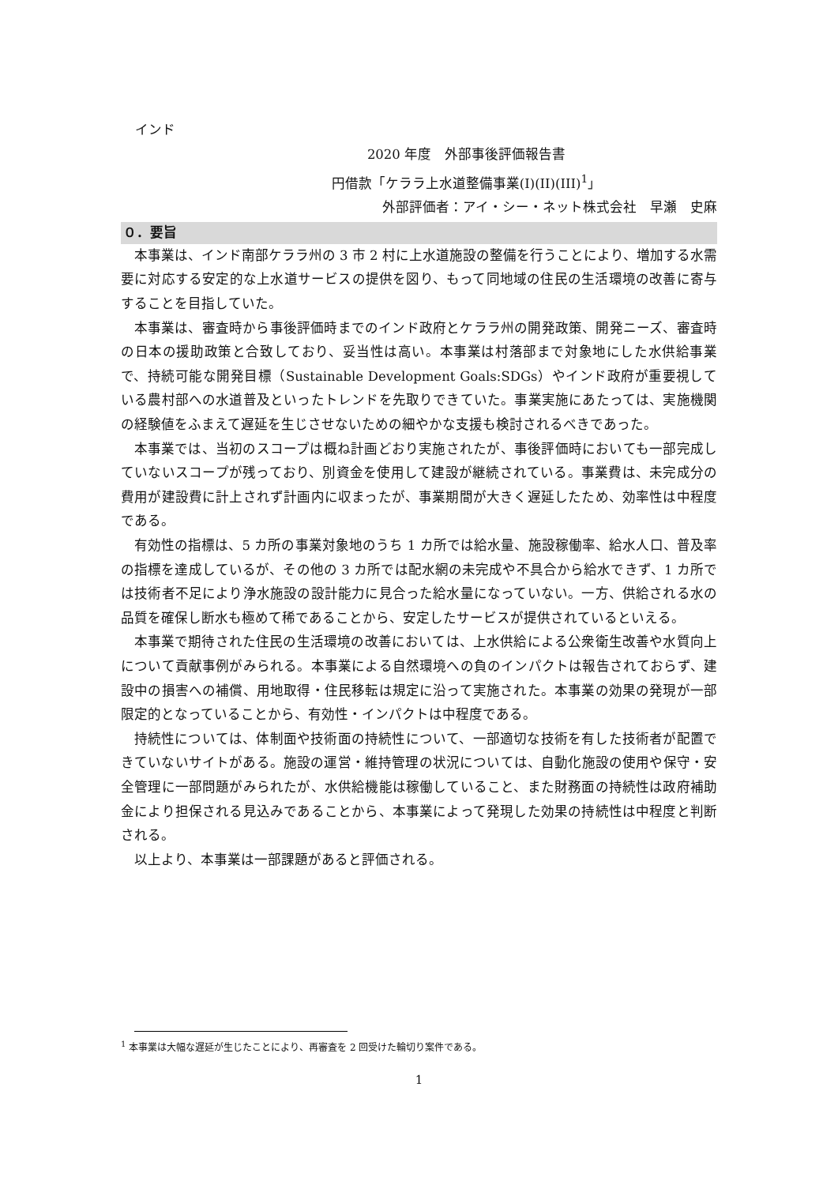インド
2020 年度　外部事後評価報告書
円借款「ケララ上水道整備事業(I)(II)(III)<sup>1</sup>」
外部評価者：アイ・シー・ネット株式会社　早瀬　史麻
０．要旨
本事業は、インド南部ケララ州の 3 市 2 村に上水道施設の整備を行うことにより、増加する水需要に対応する安定的な上水道サービスの提供を図り、もって同地域の住民の生活環境の改善に寄与することを目指していた。
本事業は、審査時から事後評価時までのインド政府とケララ州の開発政策、開発ニーズ、審査時の日本の援助政策と合致しており、妥当性は高い。本事業は村落部まで対象地にした水供給事業で、持続可能な開発目標（Sustainable Development Goals:SDGs）やインド政府が重要視している農村部への水道普及といったトレンドを先取りできていた。事業実施にあたっては、実施機関の経験値をふまえて遅延を生じさせないための細やかな支援も検討されるべきであった。
本事業では、当初のスコープは概ね計画どおり実施されたが、事後評価時においても一部完成していないスコープが残っており、別資金を使用して建設が継続されている。事業費は、未完成分の費用が建設費に計上されず計画内に収まったが、事業期間が大きく遅延したため、効率性は中程度である。
有効性の指標は、5 カ所の事業対象地のうち 1 カ所では給水量、施設稼働率、給水人口、普及率の指標を達成しているが、その他の 3 カ所では配水網の未完成や不具合から給水できず、1 カ所では技術者不足により浄水施設の設計能力に見合った給水量になっていない。一方、供給される水の品質を確保し断水も極めて稀であることから、安定したサービスが提供されているといえる。
本事業で期待された住民の生活環境の改善においては、上水供給による公衆衛生改善や水質向上について貢献事例がみられる。本事業による自然環境への負のインパクトは報告されておらず、建設中の損害への補償、用地取得・住民移転は規定に沿って実施された。本事業の効果の発現が一部限定的となっていることから、有効性・インパクトは中程度である。
持続性については、体制面や技術面の持続性について、一部適切な技術を有した技術者が配置できていないサイトがある。施設の運営・維持管理の状況については、自動化施設の使用や保守・安全管理に一部問題がみられたが、水供給機能は稼働していること、また財務面の持続性は政府補助金により担保される見込みであることから、本事業によって発現した効果の持続性は中程度と判断される。
以上より、本事業は一部課題があると評価される。
<sup>1</sup> 本事業は大幅な遅延が生じたことにより、再審査を 2 回受けた輪切り案件である。
1